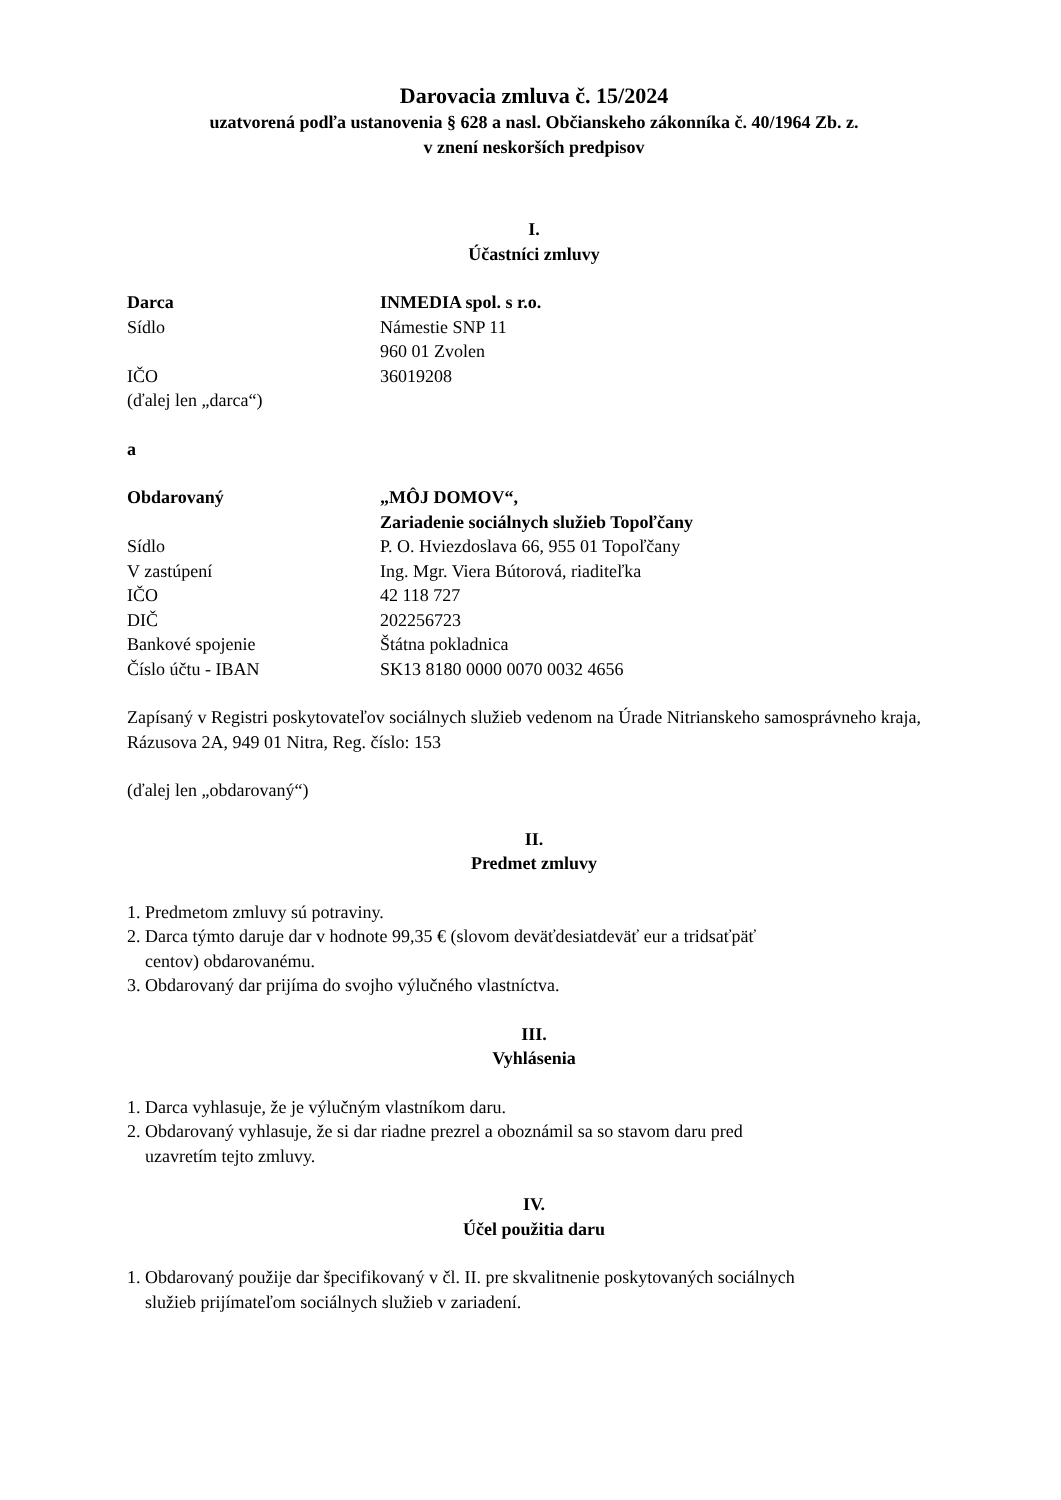Darovacia zmluva č. 15/2024
uzatvorená podľa ustanovenia § 628 a nasl. Občianskeho zákonníka č. 40/1964 Zb. z.
v znení neskorších predpisov
I.
Účastníci zmluvy
Darca INMEDIA spol. s r.o.
Sídlo Námestie SNP 11
960 01 Zvolen
IČO 36019208
(ďalej len „darca“)
a
Obdarovaný „MÔJ DOMOV“,
Zariadenie sociálnych služieb Topoľčany
Sídlo P. O. Hviezdoslava 66, 955 01 Topoľčany
V zastúpení Ing. Mgr. Viera Bútorová, riaditeľka
IČO 42 118 727
DIČ 202256723
Bankové spojenie Štátna pokladnica
Číslo účtu - IBAN SK13 8180 0000 0070 0032 4656
Zapísaný v Registri poskytovateľov sociálnych služieb vedenom na Úrade Nitrianskeho samosprávneho kraja, Rázusova 2A, 949 01 Nitra, Reg. číslo: 153
(ďalej len „obdarovaný“)
II.
Predmet zmluvy
1. Predmetom zmluvy sú potraviny.
2. Darca týmto daruje dar v hodnote 99,35 € (slovom deväťdesiatdeväť eur a tridsaťpäť
centov) obdarovanému.
3. Obdarovaný dar prijíma do svojho výlučného vlastníctva.
III.
Vyhlásenia
1. Darca vyhlasuje, že je výlučným vlastníkom daru.
2. Obdarovaný vyhlasuje, že si dar riadne prezrel a oboznámil sa so stavom daru pred
uzavretím tejto zmluvy.
IV.
Účel použitia daru
1. Obdarovaný použije dar špecifikovaný v čl. II. pre skvalitnenie poskytovaných sociálnych
služieb prijímateľom sociálnych služieb v zariadení.